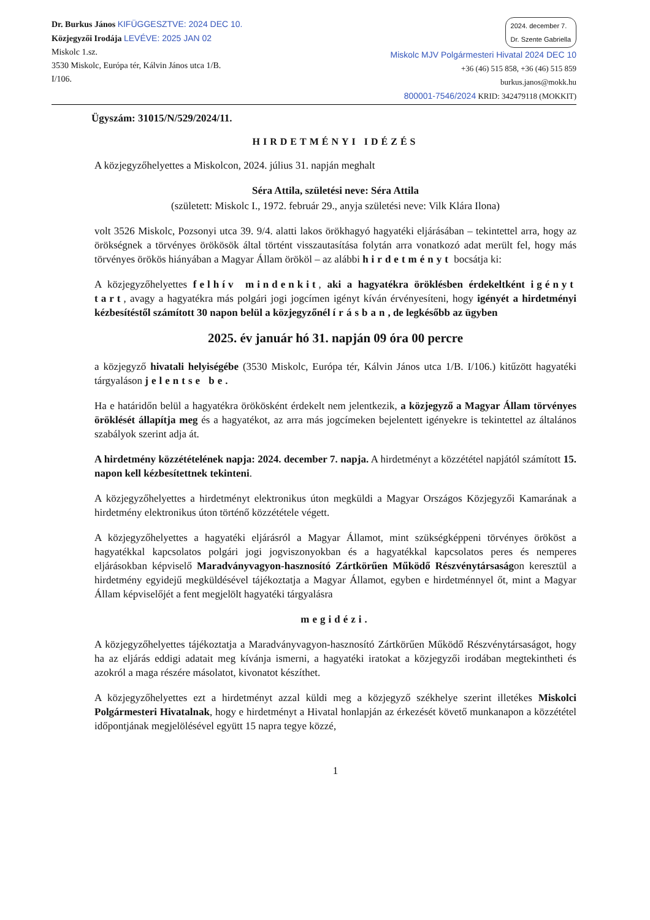Dr. Burkus János KIFÜGGESZTVE: 2024 DEC 10.
Közjegyzői Irodája LEVÉVE: 2025 JAN 02
Miskolc 1.sz.
3530 Miskolc, Európa tér, Kálvin János utca 1/B.
I/106.
2024. december 7.
Dr. Szente Gabriella
Miskolc MJV Polgármesteri Hivatal 2024 DEC 10
+36 (46) 515 858, +36 (46) 515 859
burkus.janos@mokk.hu
800001-7546/2024 KRID: 342479118 (MOKKIT)
Ügyszám: 31015/N/529/2024/11.
HIRDETMÉNYI IDÉZÉS
A közjegyzőhelyettes a Miskolcon, 2024. július 31. napján meghalt
Séra Attila, születési neve: Séra Attila
(született: Miskolc I., 1972. február 29., anyja születési neve: Vilk Klára Ilona)
volt 3526 Miskolc, Pozsonyi utca 39. 9/4. alatti lakos örökhagyó hagyatéki eljárásában – tekintettel arra, hogy az örökségnek a törvényes örökösök által történt visszautasítása folytán arra vonatkozó adat merült fel, hogy más törvényes örökös hiányában a Magyar Állam örököl – az alábbi hirdetményt bocsátja ki:
A közjegyzőhelyettes felhív mindenkit, aki a hagyatékra öröklésben érdekeltként igényt tart, avagy a hagyatékra más polgári jogi jogcímen igényt kíván érvényesíteni, hogy igényét a hirdetményi kézbesítéstől számított 30 napon belül a közjegyzőnél írásban, de legkésőbb az ügyben
2025. év január hó 31. napján 09 óra 00 percre
a közjegyző hivatali helyiségébe (3530 Miskolc, Európa tér, Kálvin János utca 1/B. I/106.) kitűzött hagyatéki tárgyaláson jelentse be.
Ha e határidőn belül a hagyatékra örökösként érdekelt nem jelentkezik, a közjegyző a Magyar Állam törvényes öröklését állapítja meg és a hagyatékot, az arra más jogcímeken bejelentett igényekre is tekintettel az általános szabályok szerint adja át.
A hirdetmény közzétételének napja: 2024. december 7. napja. A hirdetményt a közzététel napjától számított 15. napon kell kézbesítettnek tekinteni.
A közjegyzőhelyettes a hirdetményt elektronikus úton megküldi a Magyar Országos Közjegyzői Kamarának a hirdetmény elektronikus úton történő közzététele végett.
A közjegyzőhelyettes a hagyatéki eljárásról a Magyar Államot, mint szükségképpeni törvényes örököst a hagyatékkal kapcsolatos polgári jogi jogviszonyokban és a hagyatékkal kapcsolatos peres és nemperes eljárásokban képviselő Maradványvagyon-hasznosító Zártkörűen Működő Részvénytársaságon keresztül a hirdetmény egyidejű megküldésével tájékoztatja a Magyar Államot, egyben e hirdetménnyel őt, mint a Magyar Állam képviselőjét a fent megjelölt hagyatéki tárgyalásra
megidézi.
A közjegyzőhelyettes tájékoztatja a Maradványvagyon-hasznosító Zártkörűen Működő Részvénytársaságot, hogy ha az eljárás eddigi adatait meg kívánja ismerni, a hagyatéki iratokat a közjegyzői irodában megtekintheti és azokról a maga részére másolatot, kivonatot készíthet.
A közjegyzőhelyettes ezt a hirdetményt azzal küldi meg a közjegyző székhelye szerint illetékes Miskolci Polgármesteri Hivatalnak, hogy e hirdetményt a Hivatal honlapján az érkezését követő munkanapon a közzététel időpontjának megjelölésével együtt 15 napra tegye közzé,
1